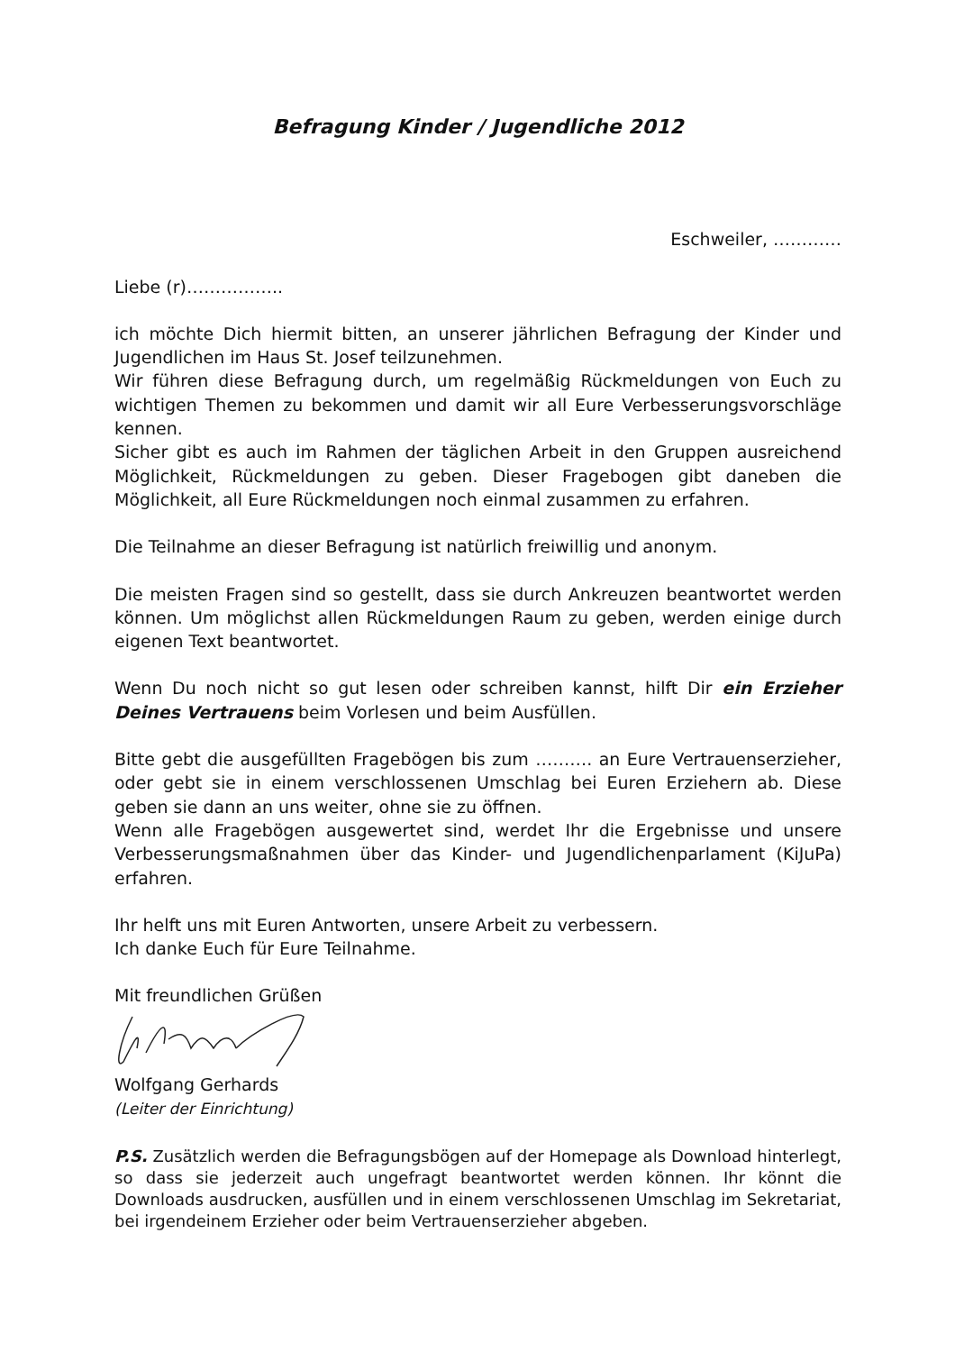Befragung Kinder / Jugendliche 2012
Eschweiler, …………
Liebe (r)……………..
ich möchte Dich hiermit bitten, an unserer jährlichen Befragung der Kinder und Jugendlichen im Haus St. Josef teilzunehmen.
Wir führen diese Befragung durch, um regelmäßig Rückmeldungen von Euch zu wichtigen Themen zu bekommen und damit wir all Eure Verbesserungsvorschläge kennen.
Sicher gibt es auch im Rahmen der täglichen Arbeit in den Gruppen ausreichend Möglichkeit, Rückmeldungen zu geben. Dieser Fragebogen gibt daneben die Möglichkeit, all Eure Rückmeldungen noch einmal zusammen zu erfahren.
Die Teilnahme an dieser Befragung ist natürlich freiwillig und anonym.
Die meisten Fragen sind so gestellt, dass sie durch Ankreuzen beantwortet werden können. Um möglichst allen Rückmeldungen Raum zu geben, werden einige durch eigenen Text beantwortet.
Wenn Du noch nicht so gut lesen oder schreiben kannst, hilft Dir ein Erzieher Deines Vertrauens beim Vorlesen und beim Ausfüllen.
Bitte gebt die ausgefüllten Fragebögen bis zum ………. an Eure Vertrauenserzieher, oder gebt sie in einem verschlossenen Umschlag bei Euren Erziehern ab. Diese geben sie dann an uns weiter, ohne sie zu öffnen.
Wenn alle Fragebögen ausgewertet sind, werdet Ihr die Ergebnisse und unsere Verbesserungsmaßnahmen über das Kinder- und Jugendlichenparlament (KiJuPa) erfahren.
Ihr helft uns mit Euren Antworten, unsere Arbeit zu verbessern.
Ich danke Euch für Eure Teilnahme.
Mit freundlichen Grüßen
Wolfgang Gerhards
(Leiter der Einrichtung)
P.S. Zusätzlich werden die Befragungsbögen auf der Homepage als Download hinterlegt, so dass sie jederzeit auch ungefragt beantwortet werden können. Ihr könnt die Downloads ausdrucken, ausfüllen und in einem verschlossenen Umschlag im Sekretariat, bei irgendeinem Erzieher oder beim Vertrauenserzieher abgeben.